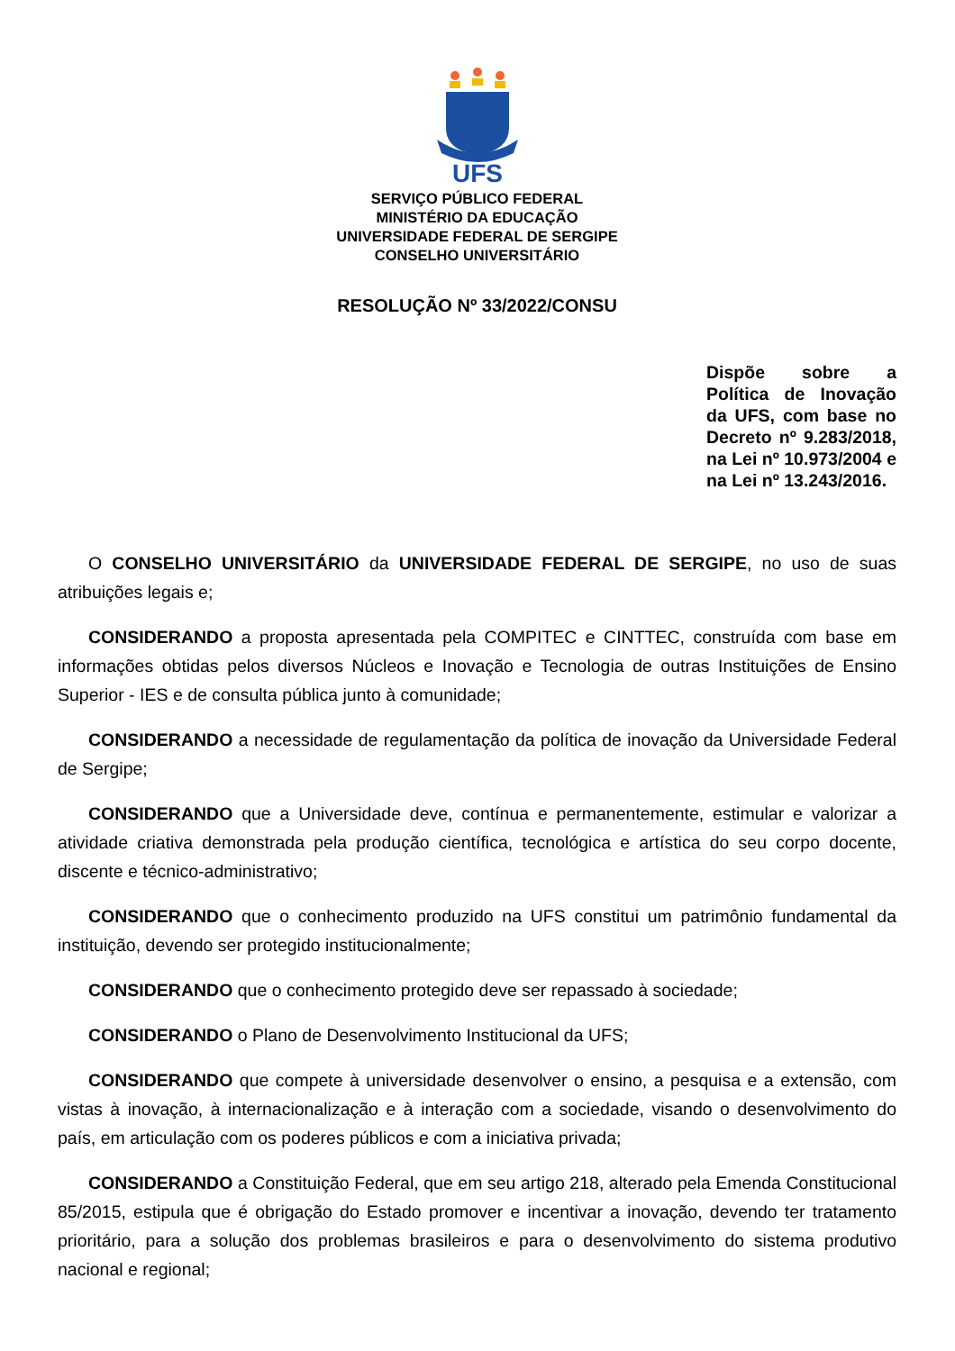UFS
SERVIÇO PÚBLICO FEDERAL
MINISTÉRIO DA EDUCAÇÃO
UNIVERSIDADE FEDERAL DE SERGIPE
CONSELHO UNIVERSITÁRIO
RESOLUÇÃO Nº 33/2022/CONSU
Dispõe sobre a Política de Inovação da UFS, com base no Decreto nº 9.283/2018, na Lei nº 10.973/2004 e na Lei nº 13.243/2016.
O CONSELHO UNIVERSITÁRIO da UNIVERSIDADE FEDERAL DE SERGIPE, no uso de suas atribuições legais e;
CONSIDERANDO a proposta apresentada pela COMPITEC e CINTTEC, construída com base em informações obtidas pelos diversos Núcleos e Inovação e Tecnologia de outras Instituições de Ensino Superior - IES e de consulta pública junto à comunidade;
CONSIDERANDO a necessidade de regulamentação da política de inovação da Universidade Federal de Sergipe;
CONSIDERANDO que a Universidade deve, contínua e permanentemente, estimular e valorizar a atividade criativa demonstrada pela produção científica, tecnológica e artística do seu corpo docente, discente e técnico-administrativo;
CONSIDERANDO que o conhecimento produzido na UFS constitui um patrimônio fundamental da instituição, devendo ser protegido institucionalmente;
CONSIDERANDO que o conhecimento protegido deve ser repassado à sociedade;
CONSIDERANDO o Plano de Desenvolvimento Institucional da UFS;
CONSIDERANDO que compete à universidade desenvolver o ensino, a pesquisa e a extensão, com vistas à inovação, à internacionalização e à interação com a sociedade, visando o desenvolvimento do país, em articulação com os poderes públicos e com a iniciativa privada;
CONSIDERANDO a Constituição Federal, que em seu artigo 218, alterado pela Emenda Constitucional 85/2015, estipula que é obrigação do Estado promover e incentivar a inovação, devendo ter tratamento prioritário, para a solução dos problemas brasileiros e para o desenvolvimento do sistema produtivo nacional e regional;